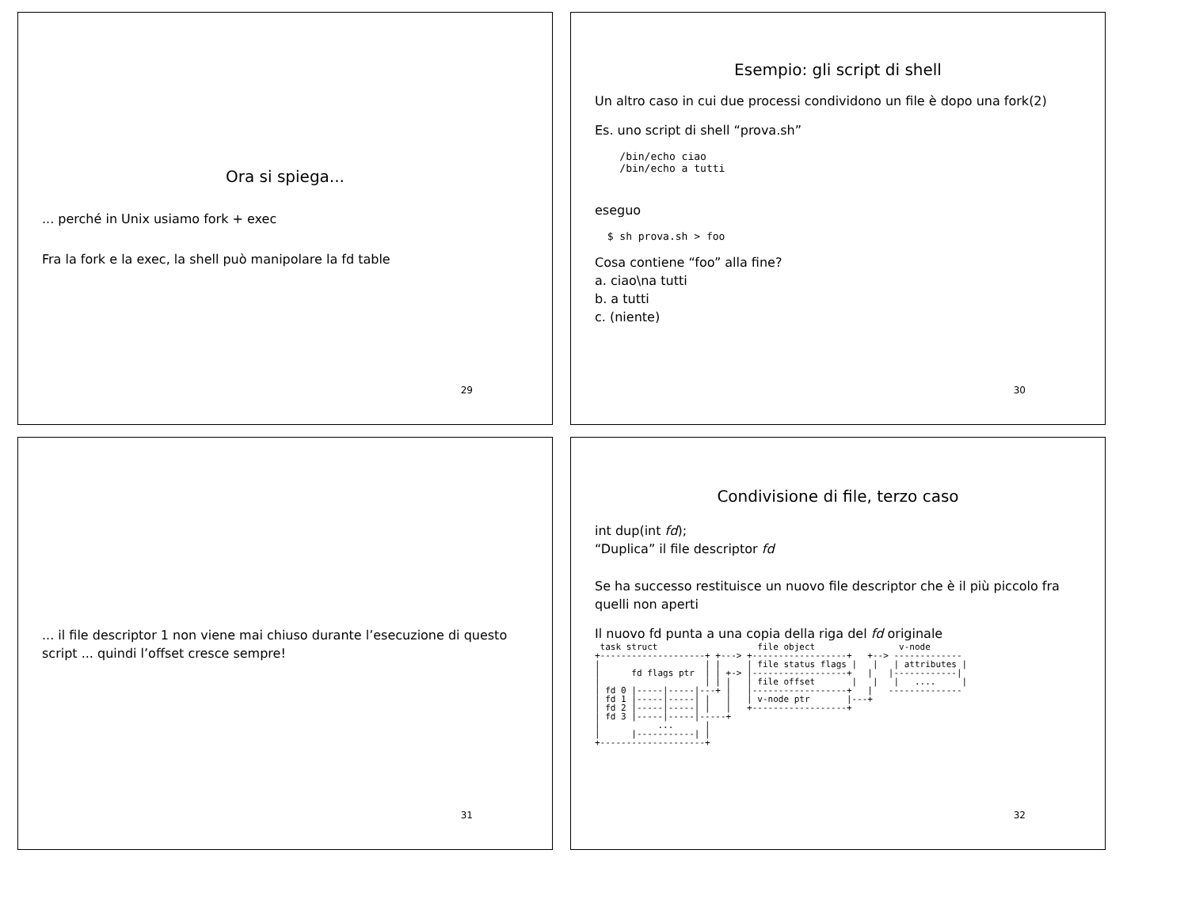Ora si spiega...
... perché in Unix usiamo fork + exec
Fra la fork e la exec, la shell può manipolare la fd table
29
Esempio: gli script di shell
Un altro caso in cui due processi condividono un file è dopo una fork(2)
Es. uno script di shell “prova.sh”
    /bin/echo ciao
    /bin/echo a tutti
eseguo
  $ sh prova.sh > foo
Cosa contiene “foo” alla fine?
a. ciao\na tutti
b. a tutti
c. (niente)
30
... il file descriptor 1 non viene mai chiuso durante l’esecuzione di questo script ... quindi l’offset cresce sempre!
31
Condivisione di file, terzo caso
int dup(int fd);
“Duplica” il file descriptor fd
Se ha successo restituisce un nuovo file descriptor che è il più piccolo fra quelli non aperti
Il nuovo fd punta a una copia della riga del fd originale
 task struct                   file object                v-node
+--------------------+ +---> +------------------+   +--> -------------
|                    | |     | file status flags |   |   | attributes |
|      fd flags ptr  | | +-> |------------------+   |   |------------|
|                    | | |   | file offset       |   |   |   ....     |
| fd 0 |-----|-----|---+ |   |------------------+   |   --------------
| fd 1 |-----|-----| |   |   | v-node ptr       |---+
| fd 2 |-----|-----| |   |   +------------------+
| fd 3 |-----|-----|-----+
|           ...      |
|      |-----------| |
+--------------------+
32